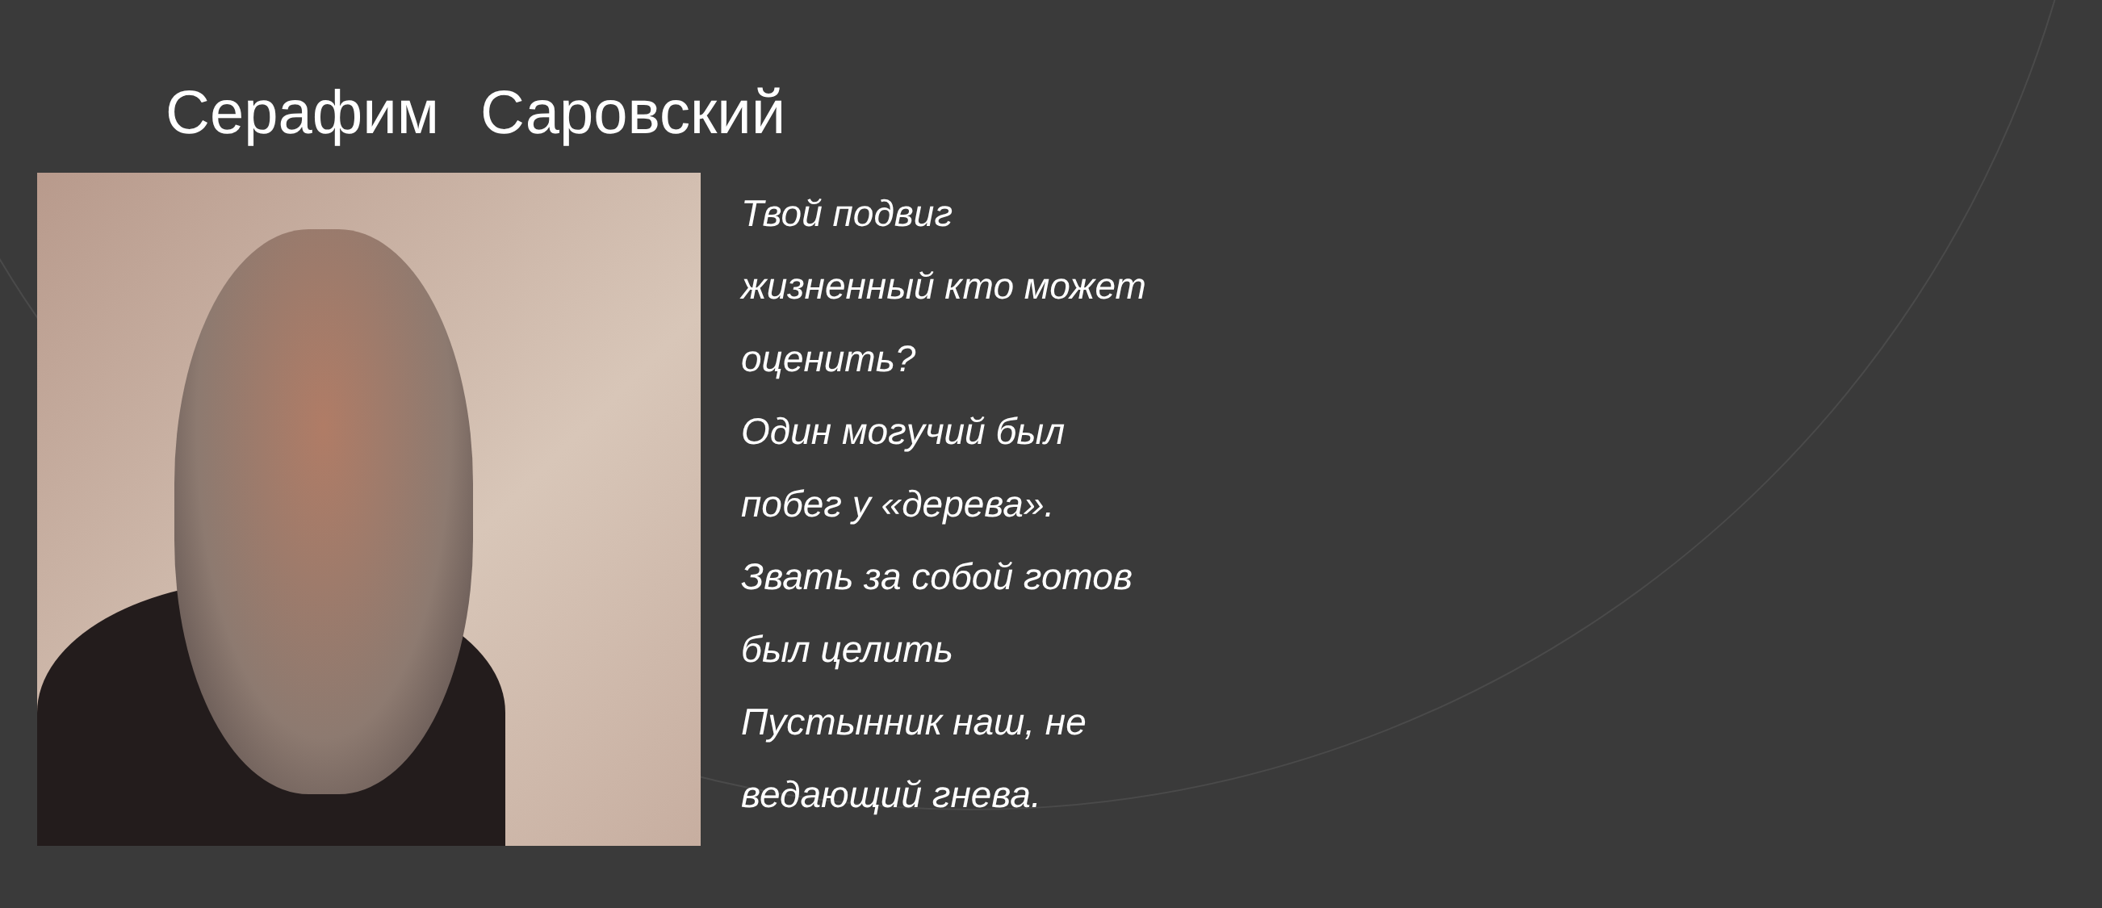Серафим Саровский
Твой подвиг
жизненный кто может
оценить?
Один могучий был
побег у «дерева».
Звать за собой готов
был целить
Пустынник наш, не
ведающий гнева.